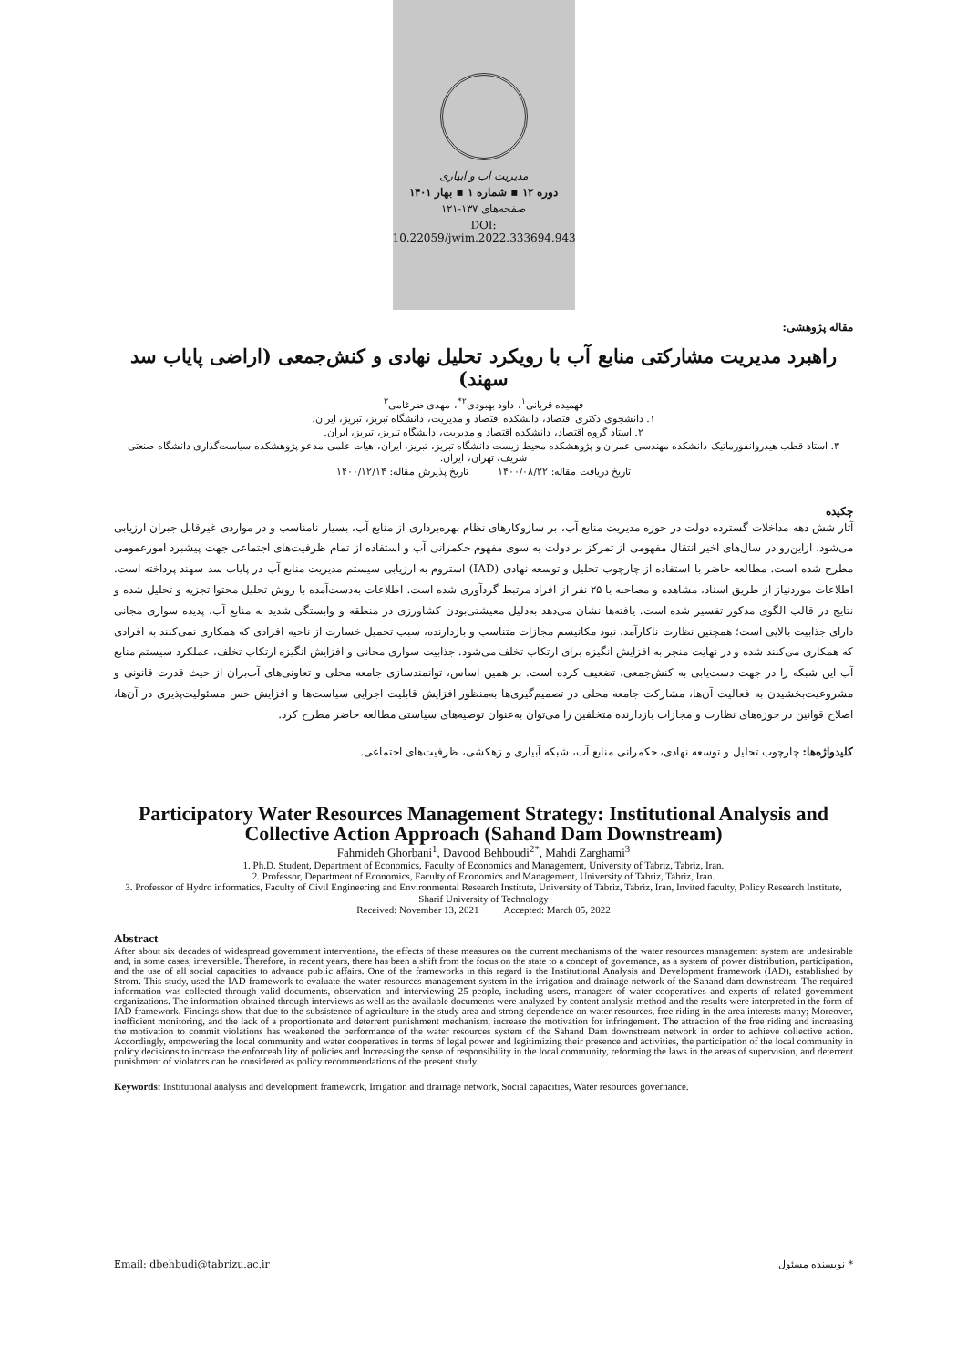مدیریت آب و آبیاری
دوره ۱۲ ▪ شماره ۱ ▪ بهار ۱۴۰۱
صفحه‌های ۱۳۷-۱۲۱
DOI: 10.22059/jwim.2022.333694.943
مقاله پژوهشی:
راهبرد مدیریت مشارکتی منابع آب با رویکرد تحلیل نهادی و کنش‌جمعی (اراضی پایاب سد سهند)
فهمیده قربانی<sup>۱</sup>، داود بهبودی<sup>۲*</sup>، مهدی ضرغامی<sup>۳</sup>
۱. دانشجوی دکتری اقتصاد، دانشکده اقتصاد و مدیریت، دانشگاه تبریز، تبریز، ایران.
۲. استاد گروه اقتصاد، دانشکده اقتصاد و مدیریت، دانشگاه تبریز، تبریز، ایران.
۳. استاد قطب هیدروانفورماتیک دانشکده مهندسی عمران و پژوهشکده محیط زیست دانشگاه تبریز، تبریز، ایران، هیات علمی مدعو پژوهشکده سیاست‌گذاری دانشگاه صنعتی شریف، تهران، ایران.
تاریخ دریافت مقاله: ۱۴۰۰/۰۸/۲۲ تاریخ پذیرش مقاله: ۱۴۰۰/۱۲/۱۴
چکیده
آثار شش دهه مداخلات گسترده دولت در حوزه مدیریت منابع آب، بر سازوکارهای نظام بهره‌برداری از منابع آب، بسیار نامناسب و در مواردی غیرقابل جبران ارزیابی می‌شود. ازاین‌رو در سال‌های اخیر انتقال مفهومی از تمرکز بر دولت به سوی مفهوم حکمرانی آب و استفاده از تمام ظرفیت‌های اجتماعی جهت پیشبرد امورعمومی مطرح شده است. مطالعه حاضر با استفاده از چارچوب تحلیل و توسعه نهادی (IAD) استروم به ارزیابی سیستم مدیریت منابع آب در پایاب سد سهند پرداخته است. اطلاعات موردنیاز از طریق اسناد، مشاهده و مصاحبه با ۲۵ نفر از افراد مرتبط گردآوری شده است. اطلاعات به‌دست‌آمده با روش تحلیل محتوا تجزیه و تحلیل شده و نتایج در قالب الگوی مذکور تفسیر شده است. یافته‌ها نشان می‌دهد به‌دلیل معیشتی‌بودن کشاورزی در منطقه و وابستگی شدید به منابع آب، پدیده سواری مجانی دارای جذابیت بالایی است؛ همچنین نظارت ناکارآمد، نبود مکانیسم مجازات متناسب و بازدارنده، سبب تحمیل خسارت از ناحیه افرادی که همکاری نمی‌کنند به افرادی که همکاری می‌کنند شده و در نهایت منجر به افزایش انگیزه برای ارتکاب تخلف می‌شود. جذابیت سواری مجانی و افزایش انگیزه ارتکاب تخلف، عملکرد سیستم منابع آب این شبکه را در جهت دست‌یابی به کنش‌جمعی، تضعیف کرده است. بر همین اساس، توانمندسازی جامعه محلی و تعاونی‌های آب‌بران از حیث قدرت قانونی و مشروعیت‌بخشیدن به فعالیت آن‌ها، مشارکت جامعه محلی در تصمیم‌گیری‌ها به‌منظور افزایش قابلیت اجرایی سیاست‌ها و افزایش حس مسئولیت‌پذیری در آن‌ها، اصلاح قوانین در حوزه‌های نظارت و مجازات بازدارنده متخلفین را می‌توان به‌عنوان توصیه‌های سیاستی مطالعه حاضر مطرح کرد.
کلیدواژه‌ها: چارچوب تحلیل و توسعه نهادی، حکمرانی منابع آب، شبکه آبیاری و زهکشی، ظرفیت‌های اجتماعی.
Participatory Water Resources Management Strategy: Institutional Analysis and Collective Action Approach (Sahand Dam Downstream)
Fahmideh Ghorbani<sup>1</sup>, Davood Behboudi<sup>2*</sup>, Mahdi Zarghami<sup>3</sup>
1. Ph.D. Student, Department of Economics, Faculty of Economics and Management, University of Tabriz, Tabriz, Iran.
2. Professor, Department of Economics, Faculty of Economics and Management, University of Tabriz, Tabriz, Iran.
3. Professor of Hydro informatics, Faculty of Civil Engineering and Environmental Research Institute, University of Tabriz, Tabriz, Iran, Invited faculty, Policy Research Institute, Sharif University of Technology
Received: November 13, 2021 Accepted: March 05, 2022
Abstract
After about six decades of widespread government interventions, the effects of these measures on the current mechanisms of the water resources management system are undesirable and, in some cases, irreversible. Therefore, in recent years, there has been a shift from the focus on the state to a concept of governance, as a system of power distribution, participation, and the use of all social capacities to advance public affairs. One of the frameworks in this regard is the Institutional Analysis and Development framework (IAD), established by Strom. This study, used the IAD framework to evaluate the water resources management system in the irrigation and drainage network of the Sahand dam downstream. The required information was collected through valid documents, observation and interviewing 25 people, including users, managers of water cooperatives and experts of related government organizations. The information obtained through interviews as well as the available documents were analyzed by content analysis method and the results were interpreted in the form of IAD framework. Findings show that due to the subsistence of agriculture in the study area and strong dependence on water resources, free riding in the area interests many; Moreover, inefficient monitoring, and the lack of a proportionate and deterrent punishment mechanism, increase the motivation for infringement. The attraction of the free riding and increasing the motivation to commit violations has weakened the performance of the water resources system of the Sahand Dam downstream network in order to achieve collective action. Accordingly, empowering the local community and water cooperatives in terms of legal power and legitimizing their presence and activities, the participation of the local community in policy decisions to increase the enforceability of policies and Increasing the sense of responsibility in the local community, reforming the laws in the areas of supervision, and deterrent punishment of violators can be considered as policy recommendations of the present study.
Keywords: Institutional analysis and development framework, Irrigation and drainage network, Social capacities, Water resources governance.
Email: dbehbudi@tabrizu.ac.ir * نویسنده مسئول